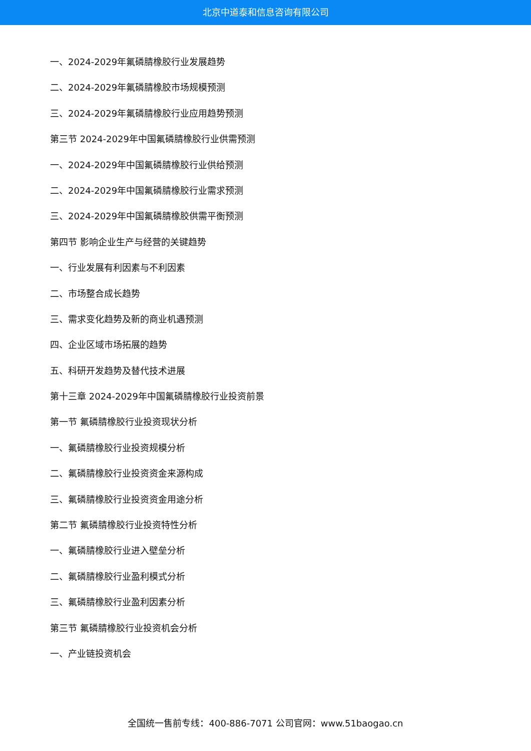北京中道泰和信息咨询有限公司
一、2024-2029年氟磷腈橡胶行业发展趋势
二、2024-2029年氟磷腈橡胶市场规模预测
三、2024-2029年氟磷腈橡胶行业应用趋势预测
第三节 2024-2029年中国氟磷腈橡胶行业供需预测
一、2024-2029年中国氟磷腈橡胶行业供给预测
二、2024-2029年中国氟磷腈橡胶行业需求预测
三、2024-2029年中国氟磷腈橡胶供需平衡预测
第四节 影响企业生产与经营的关键趋势
一、行业发展有利因素与不利因素
二、市场整合成长趋势
三、需求变化趋势及新的商业机遇预测
四、企业区域市场拓展的趋势
五、科研开发趋势及替代技术进展
第十三章 2024-2029年中国氟磷腈橡胶行业投资前景
第一节 氟磷腈橡胶行业投资现状分析
一、氟磷腈橡胶行业投资规模分析
二、氟磷腈橡胶行业投资资金来源构成
三、氟磷腈橡胶行业投资资金用途分析
第二节 氟磷腈橡胶行业投资特性分析
一、氟磷腈橡胶行业进入壁垒分析
二、氟磷腈橡胶行业盈利模式分析
三、氟磷腈橡胶行业盈利因素分析
第三节 氟磷腈橡胶行业投资机会分析
一、产业链投资机会
全国统一售前专线：400-886-7071 公司官网：www.51baogao.cn